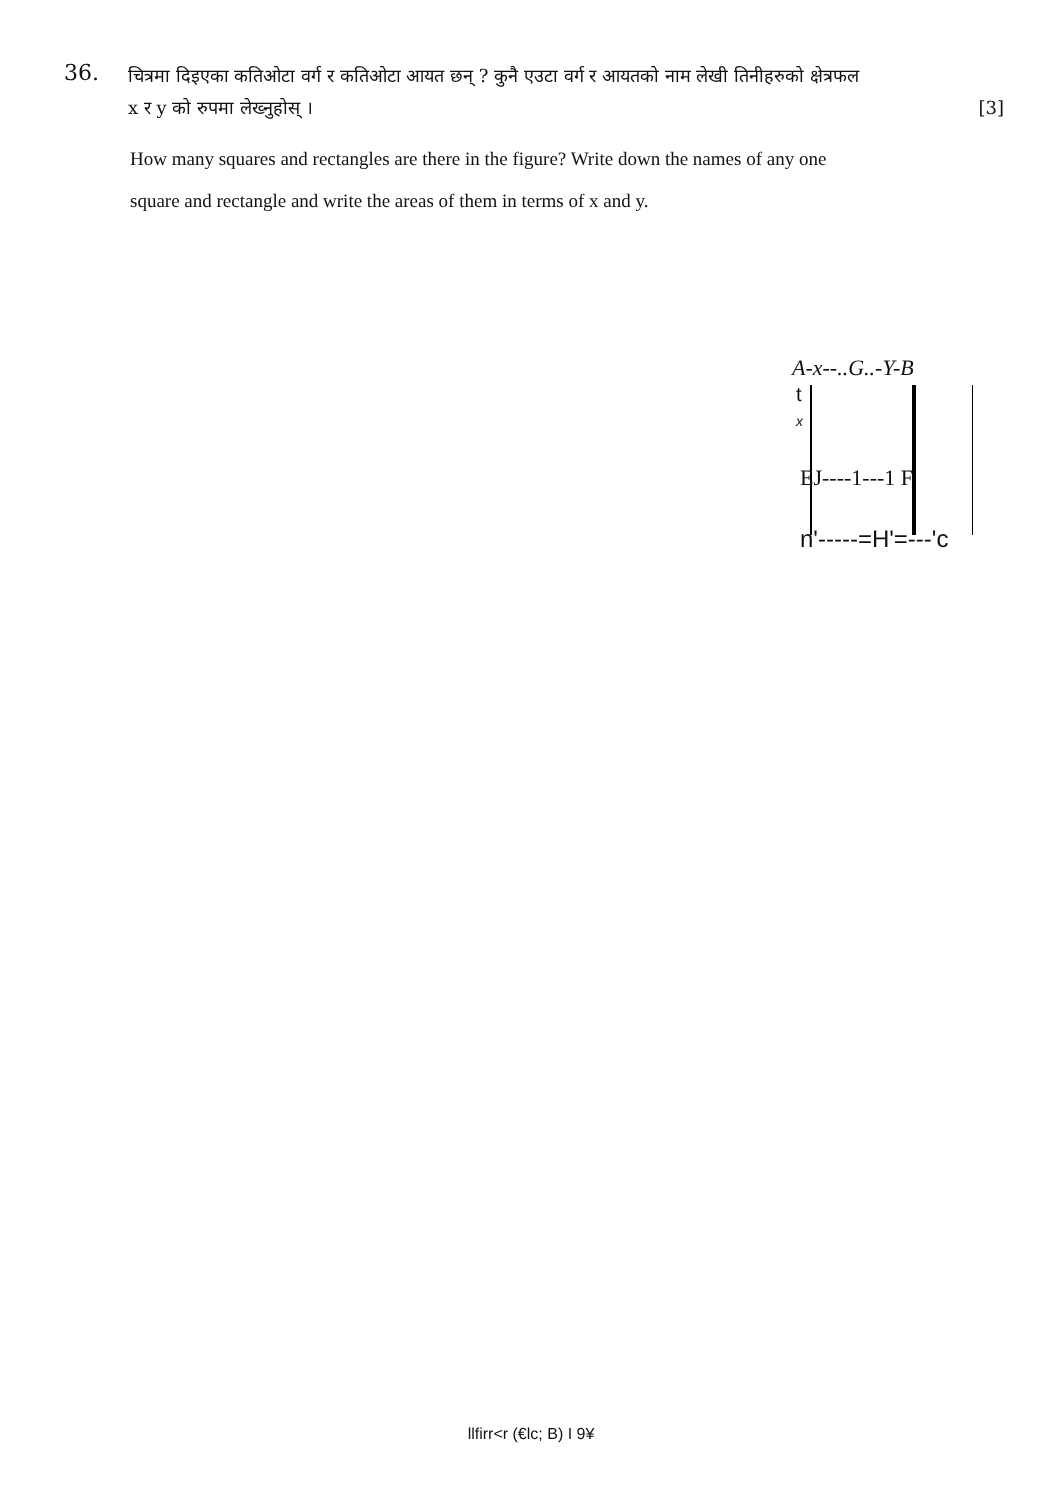36.
चित्रमा दिइएका कतिओटा वर्ग र कतिओटा आयत छन् ? कुनै एउटा वर्ग र आयतको नाम लेखी तिनीहरुको क्षेत्रफल
x र y को रुपमा लेख्नुहोस् । [3]
How many squares and rectangles are there in the figure? Write down the names of any one
square and rectangle and write the areas of them in terms of x and y.
A-x--..G..-Y-B
t
x
EJ----1---1 F
n'-----=H'=---'c
llfirr<r (€lc; B) I 9¥